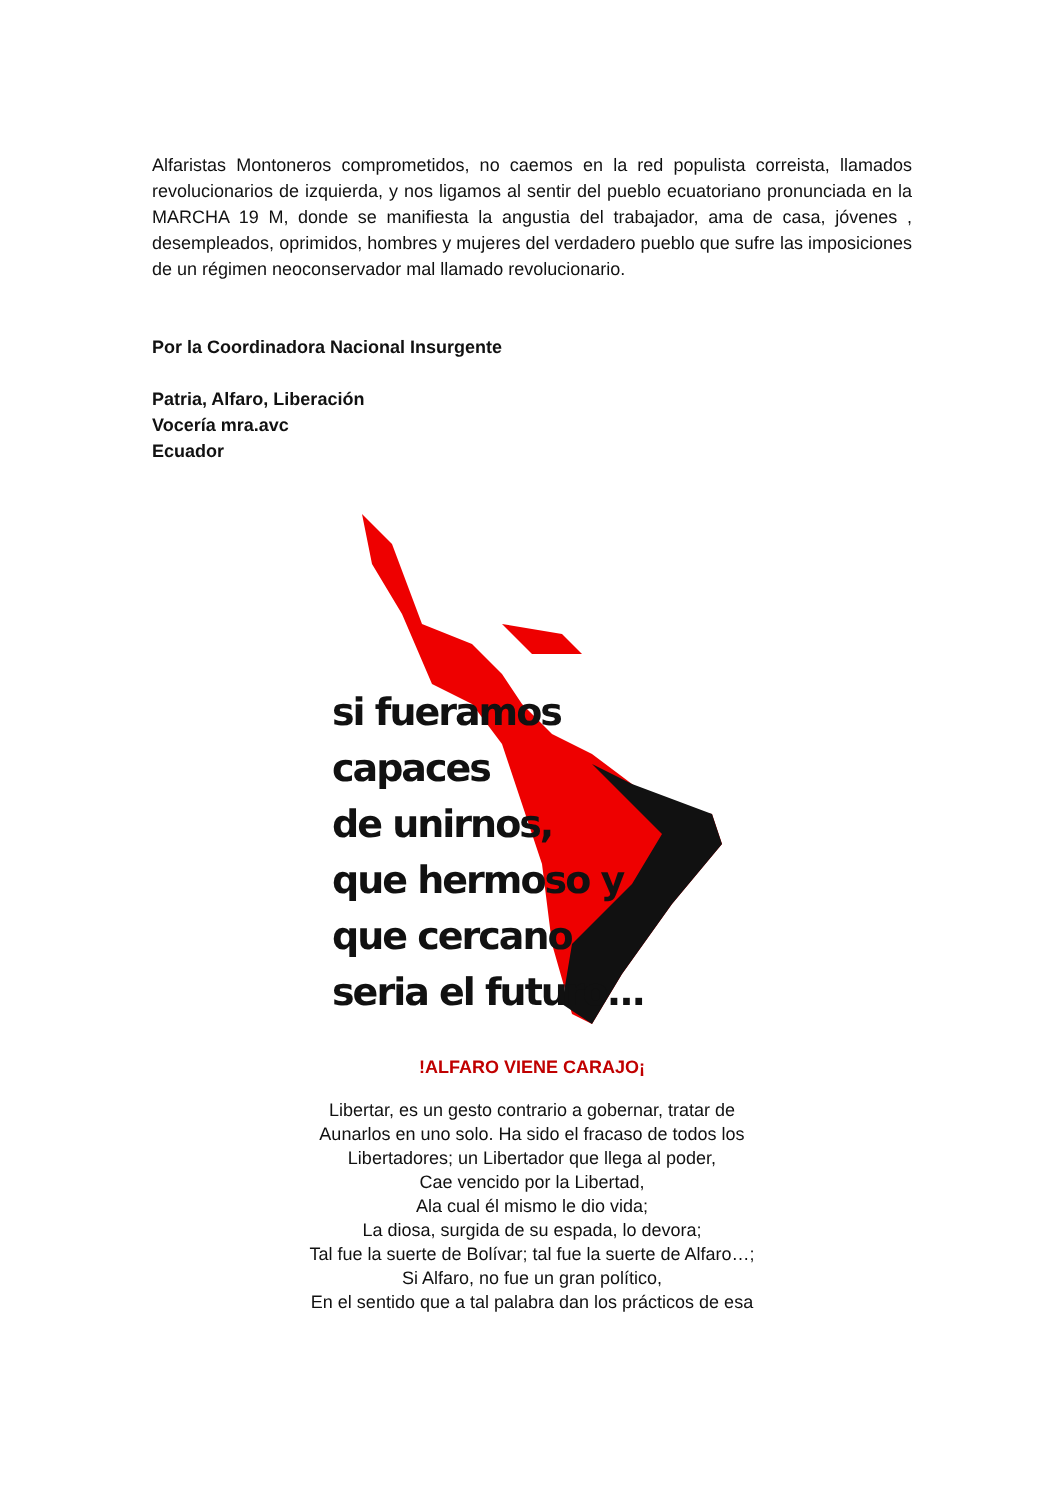Alfaristas Montoneros comprometidos, no caemos en la red populista correista, llamados revolucionarios de izquierda, y nos ligamos al sentir del pueblo ecuatoriano pronunciada en la MARCHA 19 M, donde se manifiesta la angustia del trabajador, ama de casa, jóvenes , desempleados, oprimidos, hombres y mujeres del verdadero pueblo que sufre las imposiciones de un régimen neoconservador mal llamado revolucionario.
Por la Coordinadora Nacional Insurgente
Patria, Alfaro, Liberación
Vocería mra.avc
Ecuador
si fueramos
capaces
de unirnos,
que hermoso y
que cercano
seria el futuro...
!ALFARO VIENE CARAJO¡
Libertar, es un gesto contrario a gobernar, tratar de
Aunarlos en uno solo. Ha sido el fracaso de todos los
Libertadores; un Libertador que llega al poder,
Cae vencido por la Libertad,
Ala cual él mismo le dio vida;
La diosa, surgida de su espada, lo devora;
Tal fue la suerte de Bolívar; tal fue la suerte de Alfaro…;
Si Alfaro, no fue un gran político,
En el sentido que a tal palabra dan los prácticos de esa